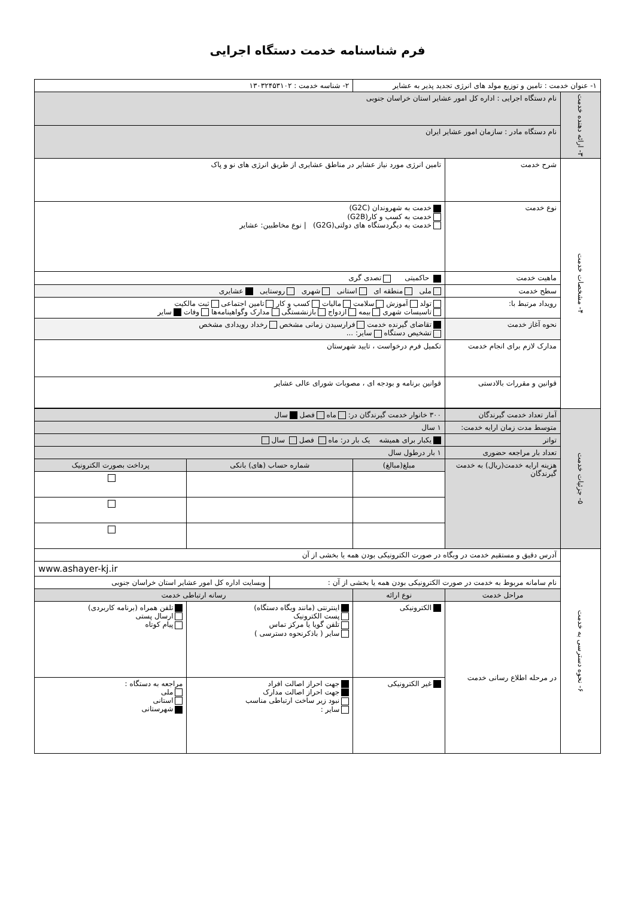فرم شناسنامه خدمت دستگاه اجرایی
| ۱- عنوان خدمت : تامین و توزیع مولد های انرژی تجدید پذیر به عشایر | | | ۲- شناسه خدمت : ۱۳۰۳۲۴۵۳۱۰۲ | | |
| ۳- ارائه دهنده خدمت | نام دستگاه اجرایی : اداره کل امور عشایر استان خراسان جنوبی | | | | |
| | نام دستگاه مادر : سازمان امور عشایر ایران | | | | |
| ۴- مشخصات خدمت | شرح خدمت | تامین انرژی مورد نیاز عشایر در مناطق عشایری از طریق انرژی های نو و پاک | | | |
| | نوع خدمت | خدمت به شهروندان (G2C) خدمت به کسب و کار(G2B) خدمت به دیگردستگاه های دولتی(G2G) / نوع مخاطبین: عشایر | | | |
| | ماهیت خدمت | حاکمیتی تصدی گری | | | |
| | سطح خدمت | ملی منطقه ای استانی شهری روستایی عشایری | | | |
| | رویداد مرتبط با: | تولد آموزش سلامت مالیات کسب و کار تامین اجتماعی ثبت مالکیت تاسیسات شهری بیمه ازدواج بازنشستگی مدارک وگواهینامه‌ها وفات سایر | | | |
| | نحوه آغاز خدمت | تقاضای گیرنده خدمت فرارسیدن زمانی مشخص رخداد رویدادی مشخص تشخیص دستگاه سایر: ... | | | |
| | مدارک لازم برای انجام خدمت | تکمیل فرم درخواست ، تایید شهرستان | | | |
| | قوانین و مقررات بالادستی | قوانین برنامه و بودجه ای ، مصوبات شورای عالی عشایر | | | |
| ۵- جزئیات خدمت | آمار تعداد خدمت گیرندگان | ۳۰۰ خانوار خدمت گیرندگان در: ماه فصل سال | | | |
| | متوسط مدت زمان ارایه خدمت: | ۱ سال | | | |
| | تواتر | یکبار برای همیشه یک بار در: ماه فصل سال | | | |
| | تعداد بار مراجعه حضوری | ۱ بار درطول سال | | | |
| | هزینه ارایه خدمت(ریال) به خدمت گیرندگان | مبلغ(مبالغ) | شماره حساب (های) بانکی | | پرداخت بصورت الکترونیک |
| ۶- نحوه دسترسی به خدمت | آدرس دقیق و مستقیم خدمت در وبگاه در صورت الکترونیکی بودن همه یا بخشی از آن | | | | |
| | www.ashayer-kj.ir | | | | |
| | نام سامانه مربوط به خدمت در صورت الکترونیکی بودن همه یا بخشی از آن : | | | وبسایت اداره کل امور عشایر استان خراسان جنوبی | |
| | مراحل خدمت | نوع ارائه | رسانه ارتباطی خدمت | | |
| | در مرحله اطلاع رسانی خدمت | الکترونیکی | اینترنتی (مانند وبگاه دستگاه) پست الکترونیک تلفن گویا یا مرکز تماس سایر ( باذکرنحوه دسترسی ) | | تلفن همراه (برنامه کاربردی) ارسال پستی پیام کوتاه |
| | | غیر الکترونیکی | جهت احراز اصالت افراد جهت احراز اصالت مدارک نبود زیر ساخت ارتباطی مناسب سایر : | | مراجعه به دستگاه : ملی استانی شهرستانی |